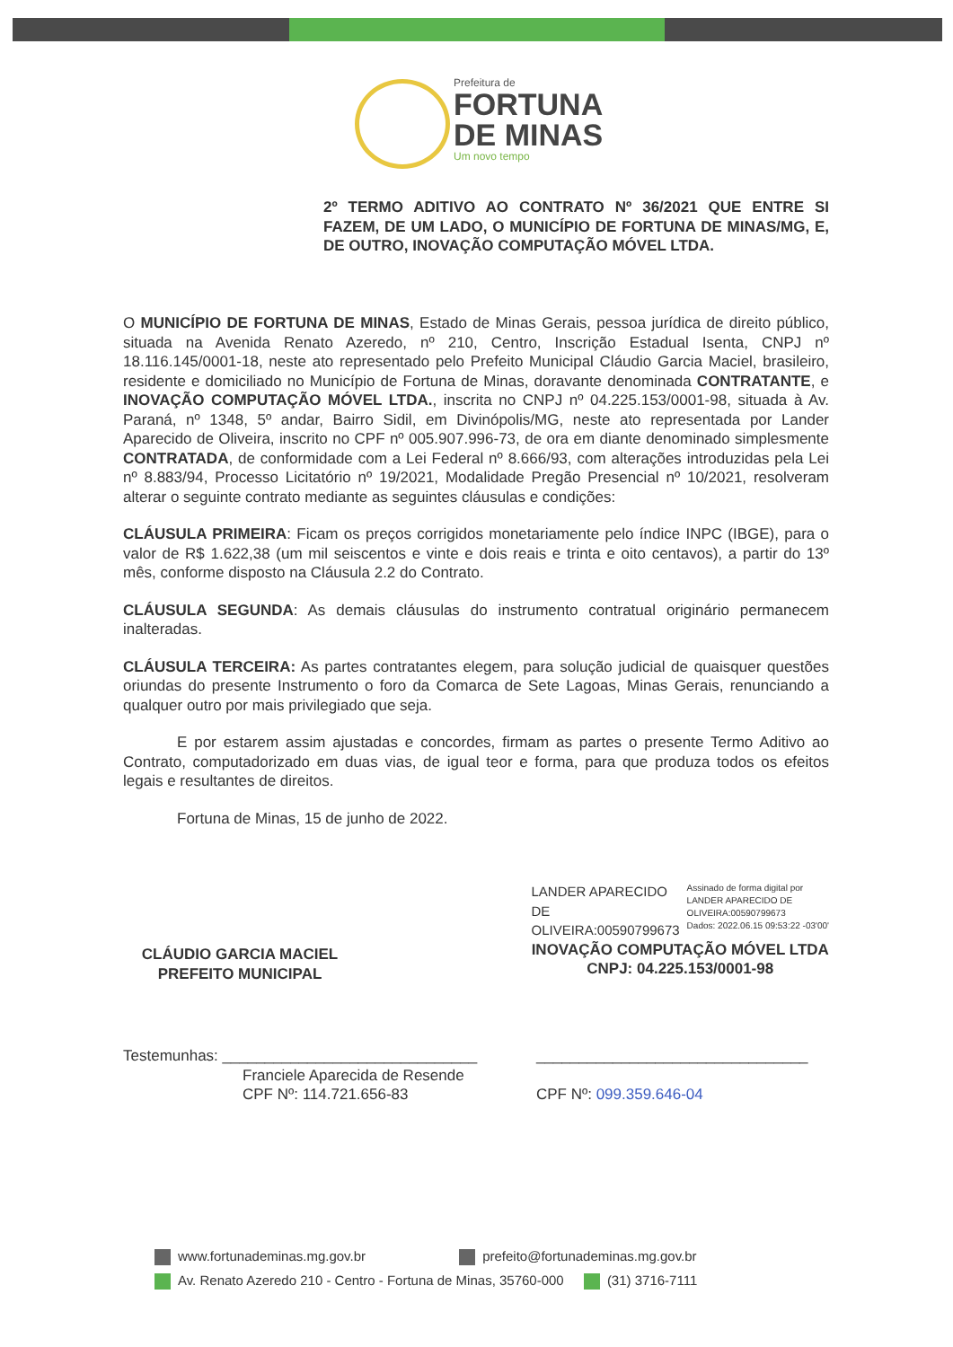Prefeitura de
FORTUNA
DE MINAS
Um novo tempo
2º TERMO ADITIVO AO CONTRATO Nº 36/2021 QUE ENTRE SI FAZEM, DE UM LADO, O MUNICÍPIO DE FORTUNA DE MINAS/MG, E, DE OUTRO, INOVAÇÃO COMPUTAÇÃO MÓVEL LTDA.
O MUNICÍPIO DE FORTUNA DE MINAS, Estado de Minas Gerais, pessoa jurídica de direito público, situada na Avenida Renato Azeredo, nº 210, Centro, Inscrição Estadual Isenta, CNPJ nº 18.116.145/0001-18, neste ato representado pelo Prefeito Municipal Cláudio Garcia Maciel, brasileiro, residente e domiciliado no Município de Fortuna de Minas, doravante denominada CONTRATANTE, e INOVAÇÃO COMPUTAÇÃO MÓVEL LTDA., inscrita no CNPJ nº 04.225.153/0001-98, situada à Av. Paraná, nº 1348, 5º andar, Bairro Sidil, em Divinópolis/MG, neste ato representada por Lander Aparecido de Oliveira, inscrito no CPF nº 005.907.996-73, de ora em diante denominado simplesmente CONTRATADA, de conformidade com a Lei Federal nº 8.666/93, com alterações introduzidas pela Lei nº 8.883/94, Processo Licitatório nº 19/2021, Modalidade Pregão Presencial nº 10/2021, resolveram alterar o seguinte contrato mediante as seguintes cláusulas e condições:
CLÁUSULA PRIMEIRA: Ficam os preços corrigidos monetariamente pelo índice INPC (IBGE), para o valor de R$ 1.622,38 (um mil seiscentos e vinte e dois reais e trinta e oito centavos), a partir do 13º mês, conforme disposto na Cláusula 2.2 do Contrato.
CLÁUSULA SEGUNDA: As demais cláusulas do instrumento contratual originário permanecem inalteradas.
CLÁUSULA TERCEIRA: As partes contratantes elegem, para solução judicial de quaisquer questões oriundas do presente Instrumento o foro da Comarca de Sete Lagoas, Minas Gerais, renunciando a qualquer outro por mais privilegiado que seja.
E por estarem assim ajustadas e concordes, firmam as partes o presente Termo Aditivo ao Contrato, computadorizado em duas vias, de igual teor e forma, para que produza todos os efeitos legais e resultantes de direitos.
Fortuna de Minas, 15 de junho de 2022.
CLÁUDIO GARCIA MACIEL
PREFEITO MUNICIPAL
LANDER APARECIDO
DE
OLIVEIRA:00590799673
Assinado de forma digital por
LANDER APARECIDO DE
OLIVEIRA:00590799673
Dados: 2022.06.15 09:53:22 -03'00'
INOVAÇÃO COMPUTAÇÃO MÓVEL LTDA
CNPJ: 04.225.153/0001-98
Testemunhas: ______________________________
Franciele Aparecida de Resende
CPF Nº: 114.721.656-83
________________________________
CPF Nº: 099.359.646-04
www.fortunademinas.mg.gov.br prefeito@fortunademinas.mg.gov.br
Av. Renato Azeredo 210 - Centro - Fortuna de Minas, 35760-000 (31) 3716-7111